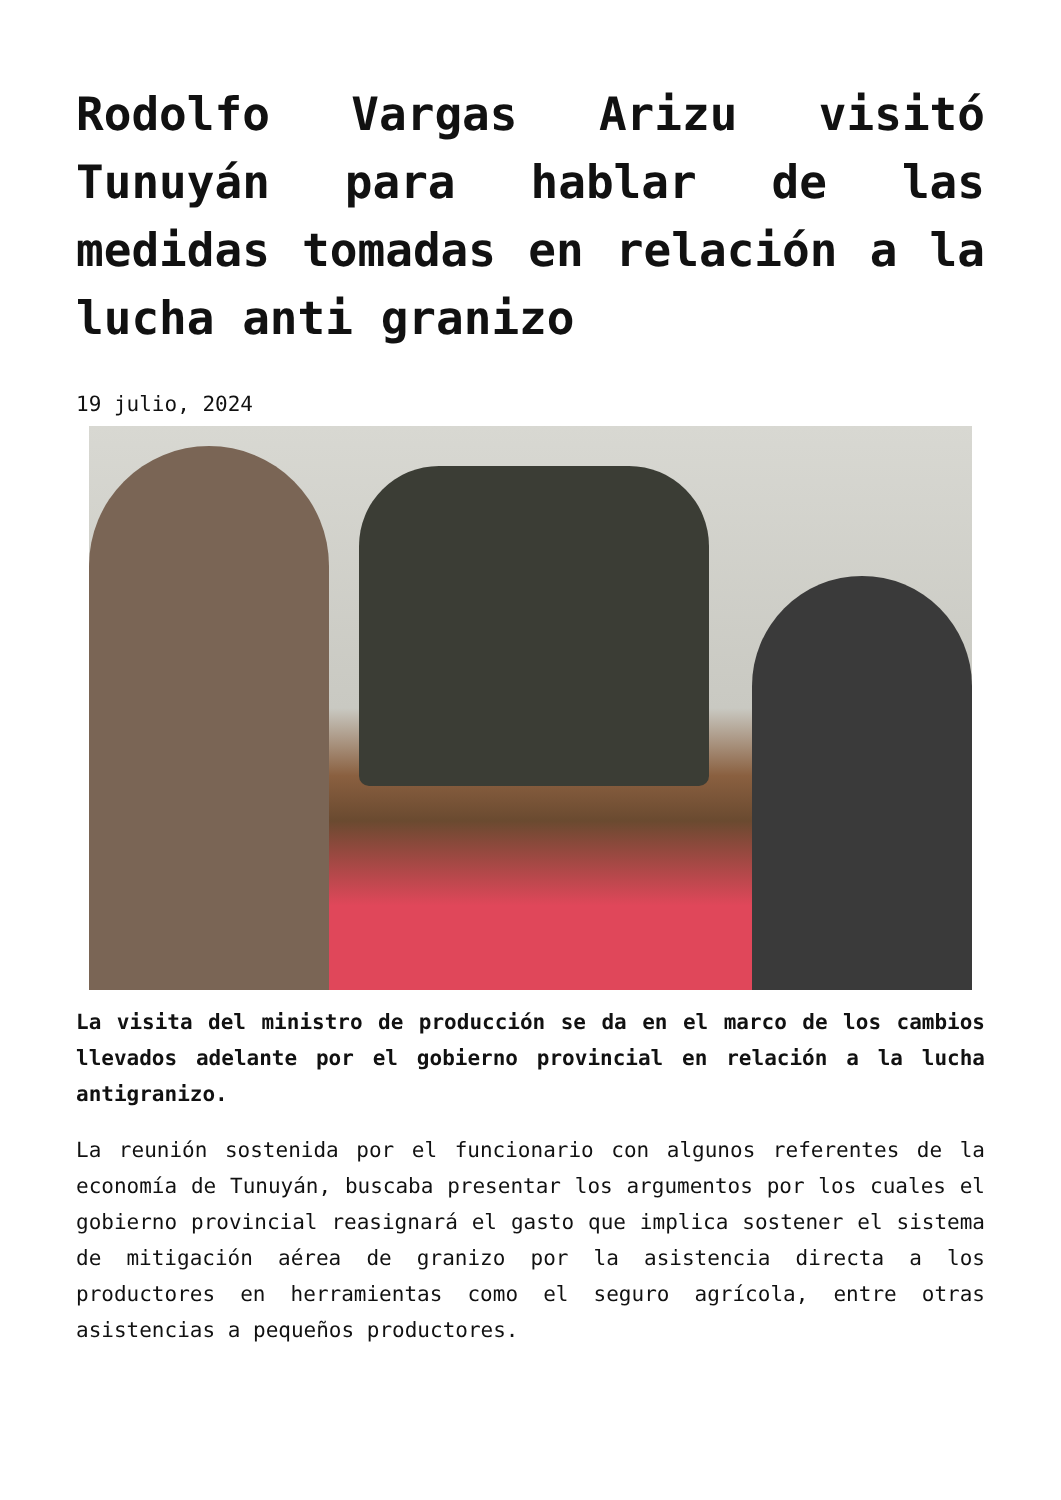Rodolfo Vargas Arizu visitó Tunuyán para hablar de las medidas tomadas en relación a la lucha anti granizo
19 julio, 2024
La visita del ministro de producción se da en el marco de los cambios llevados adelante por el gobierno provincial en relación a la lucha antigranizo.
La reunión sostenida por el funcionario con algunos referentes de la economía de Tunuyán, buscaba presentar los argumentos por los cuales el gobierno provincial reasignará el gasto que implica sostener el sistema de mitigación aérea de granizo por la asistencia directa a los productores en herramientas como el seguro agrícola, entre otras asistencias a pequeños productores.